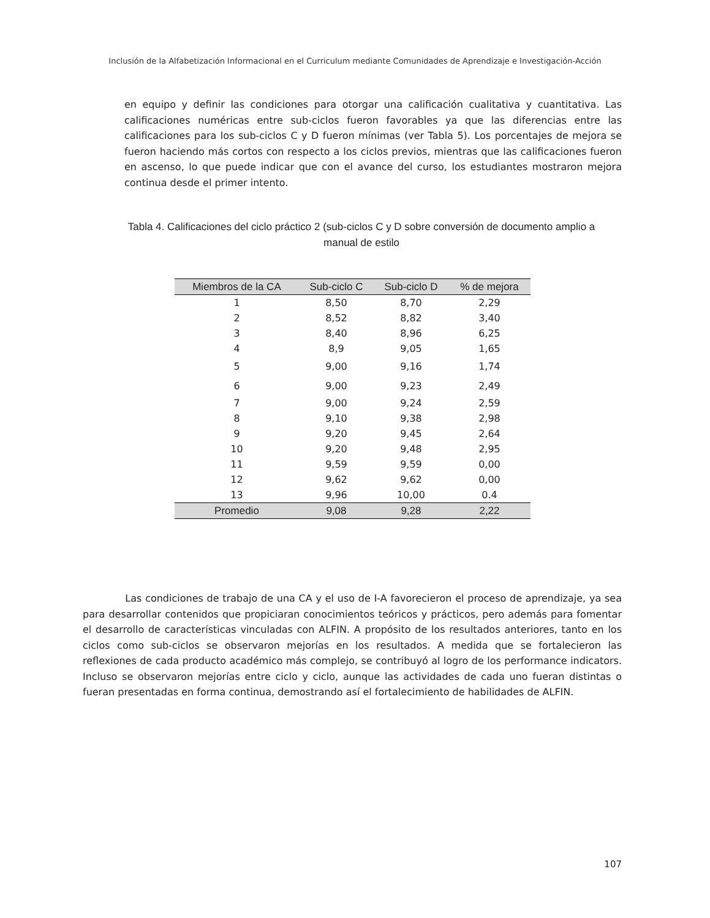Inclusión de la Alfabetización Informacional en el Curriculum mediante Comunidades de Aprendizaje e Investigación-Acción
en equipo y definir las condiciones para otorgar una calificación cualitativa y cuantitativa. Las calificaciones numéricas entre sub-ciclos fueron favorables ya que las diferencias entre las calificaciones para los sub-ciclos C y D fueron mínimas (ver Tabla 5). Los porcentajes de mejora se fueron haciendo más cortos con respecto a los ciclos previos, mientras que las calificaciones fueron en ascenso, lo que puede indicar que con el avance del curso, los estudiantes mostraron mejora continua desde el primer intento.
Tabla 4. Calificaciones del ciclo práctico 2 (sub-ciclos C y D sobre conversión de documento amplio a manual de estilo
| Miembros de la CA | Sub-ciclo C | Sub-ciclo D | % de mejora |
| --- | --- | --- | --- |
| 1 | 8,50 | 8,70 | 2,29 |
| 2 | 8,52 | 8,82 | 3,40 |
| 3 | 8,40 | 8,96 | 6,25 |
| 4 | 8,9 | 9,05 | 1,65 |
| 5 | 9,00 | 9,16 | 1,74 |
| 6 | 9,00 | 9,23 | 2,49 |
| 7 | 9,00 | 9,24 | 2,59 |
| 8 | 9,10 | 9,38 | 2,98 |
| 9 | 9,20 | 9,45 | 2,64 |
| 10 | 9,20 | 9,48 | 2,95 |
| 11 | 9,59 | 9,59 | 0,00 |
| 12 | 9,62 | 9,62 | 0,00 |
| 13 | 9,96 | 10,00 | 0.4 |
| Promedio | 9,08 | 9,28 | 2,22 |
Las condiciones de trabajo de una CA y el uso de I-A favorecieron el proceso de aprendizaje, ya sea para desarrollar contenidos que propiciaran conocimientos teóricos y prácticos, pero además para fomentar el desarrollo de características vinculadas con ALFIN. A propósito de los resultados anteriores, tanto en los ciclos como sub-ciclos se observaron mejorías en los resultados. A medida que se fortalecieron las reflexiones de cada producto académico más complejo, se contribuyó al logro de los performance indicators. Incluso se observaron mejorías entre ciclo y ciclo, aunque las actividades de cada uno fueran distintas o fueran presentadas en forma continua, demostrando así el fortalecimiento de habilidades de ALFIN.
107